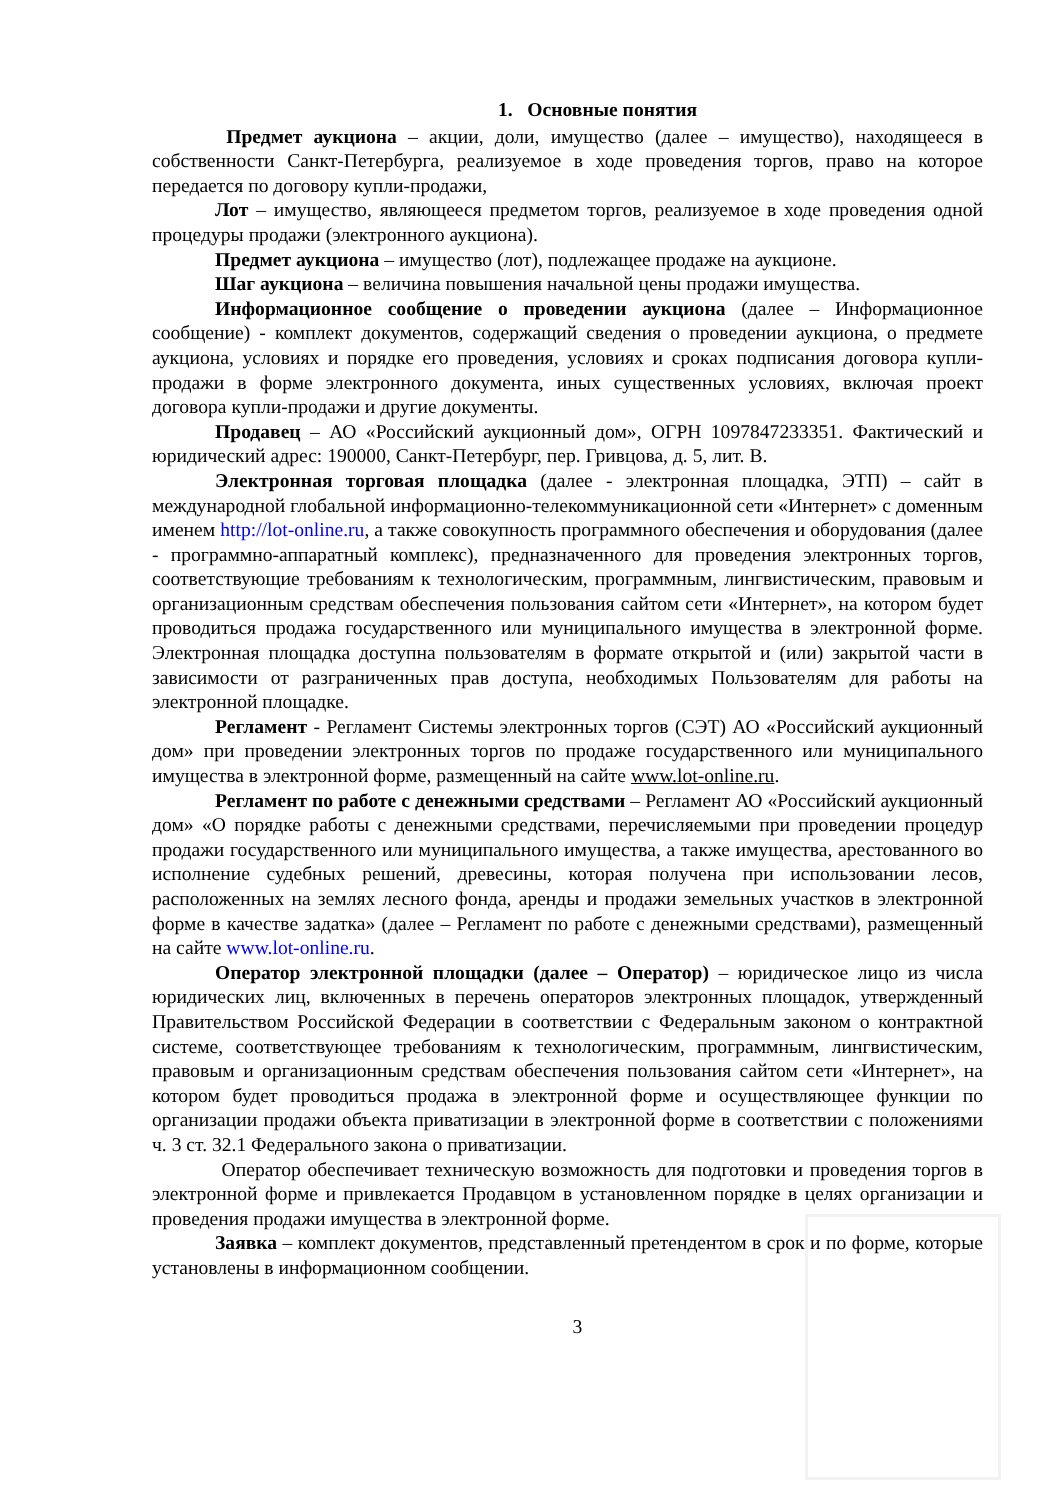1. Основные понятия
Предмет аукциона – акции, доли, имущество (далее – имущество), находящееся в собственности Санкт-Петербурга, реализуемое в ходе проведения торгов, право на которое передается по договору купли-продажи,
Лот – имущество, являющееся предметом торгов, реализуемое в ходе проведения одной процедуры продажи (электронного аукциона).
Предмет аукциона – имущество (лот), подлежащее продаже на аукционе.
Шаг аукциона – величина повышения начальной цены продажи имущества.
Информационное сообщение о проведении аукциона (далее – Информационное сообщение) - комплект документов, содержащий сведения о проведении аукциона, о предмете аукциона, условиях и порядке его проведения, условиях и сроках подписания договора купли-продажи в форме электронного документа, иных существенных условиях, включая проект договора купли-продажи и другие документы.
Продавец – АО «Российский аукционный дом», ОГРН 1097847233351. Фактический и юридический адрес: 190000, Санкт-Петербург, пер. Гривцова, д. 5, лит. В.
Электронная торговая площадка (далее - электронная площадка, ЭТП) – сайт в международной глобальной информационно-телекоммуникационной сети «Интернет» с доменным именем http://lot-online.ru, а также совокупность программного обеспечения и оборудования (далее - программно-аппаратный комплекс), предназначенного для проведения электронных торгов, соответствующие требованиям к технологическим, программным, лингвистическим, правовым и организационным средствам обеспечения пользования сайтом сети «Интернет», на котором будет проводиться продажа государственного или муниципального имущества в электронной форме. Электронная площадка доступна пользователям в формате открытой и (или) закрытой части в зависимости от разграниченных прав доступа, необходимых Пользователям для работы на электронной площадке.
Регламент - Регламент Системы электронных торгов (СЭТ) АО «Российский аукционный дом» при проведении электронных торгов по продаже государственного или муниципального имущества в электронной форме, размещенный на сайте www.lot-online.ru.
Регламент по работе с денежными средствами – Регламент АО «Российский аукционный дом» «О порядке работы с денежными средствами, перечисляемыми при проведении процедур продажи государственного или муниципального имущества, а также имущества, арестованного во исполнение судебных решений, древесины, которая получена при использовании лесов, расположенных на землях лесного фонда, аренды и продажи земельных участков в электронной форме в качестве задатка» (далее – Регламент по работе с денежными средствами), размещенный на сайте www.lot-online.ru.
Оператор электронной площадки (далее – Оператор) – юридическое лицо из числа юридических лиц, включенных в перечень операторов электронных площадок, утвержденный Правительством Российской Федерации в соответствии с Федеральным законом о контрактной системе, соответствующее требованиям к технологическим, программным, лингвистическим, правовым и организационным средствам обеспечения пользования сайтом сети «Интернет», на котором будет проводиться продажа в электронной форме и осуществляющее функции по организации продажи объекта приватизации в электронной форме в соответствии с положениями ч. 3 ст. 32.1 Федерального закона о приватизации.
Оператор обеспечивает техническую возможность для подготовки и проведения торгов в электронной форме и привлекается Продавцом в установленном порядке в целях организации и проведения продажи имущества в электронной форме.
Заявка – комплект документов, представленный претендентом в срок и по форме, которые установлены в информационном сообщении.
3